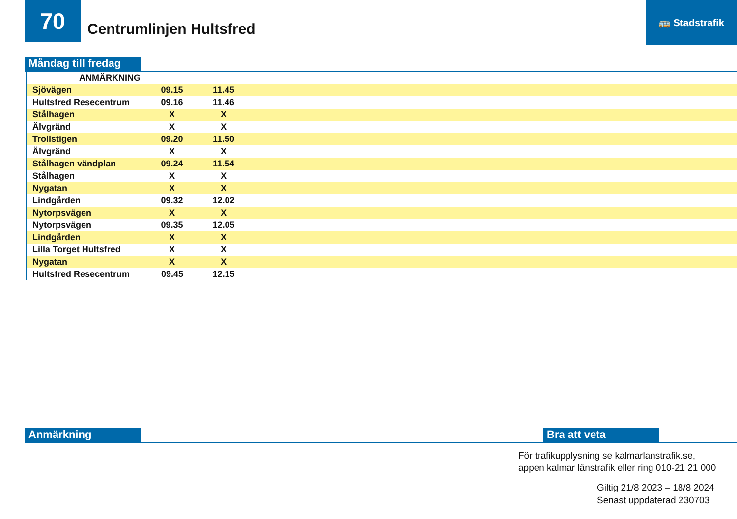70
Centrumlinjen Hultsfred
🚌 Stadstrafik
Måndag till fredag
| ANMÄRKNING | | | |
| --- | --- | --- | --- |
| Sjövägen | 09.15 | 11.45 | |
| Hultsfred Resecentrum | 09.16 | 11.46 | |
| Stålhagen | X | X | |
| Älvgränd | X | X | |
| Trollstigen | 09.20 | 11.50 | |
| Älvgränd | X | X | |
| Stålhagen vändplan | 09.24 | 11.54 | |
| Stålhagen | X | X | |
| Nygatan | X | X | |
| Lindgården | 09.32 | 12.02 | |
| Nytorpsvägen | X | X | |
| Nytorpsvägen | 09.35 | 12.05 | |
| Lindgården | X | X | |
| Lilla Torget Hultsfred | X | X | |
| Nygatan | X | X | |
| Hultsfred Resecentrum | 09.45 | 12.15 | |
Anmärkning Bra att veta
För trafikupplysning se kalmarlanstrafik.se,
appen kalmar länstrafik eller ring 010-21 21 000
Giltig 21/8 2023 – 18/8 2024
Senast uppdaterad 230703